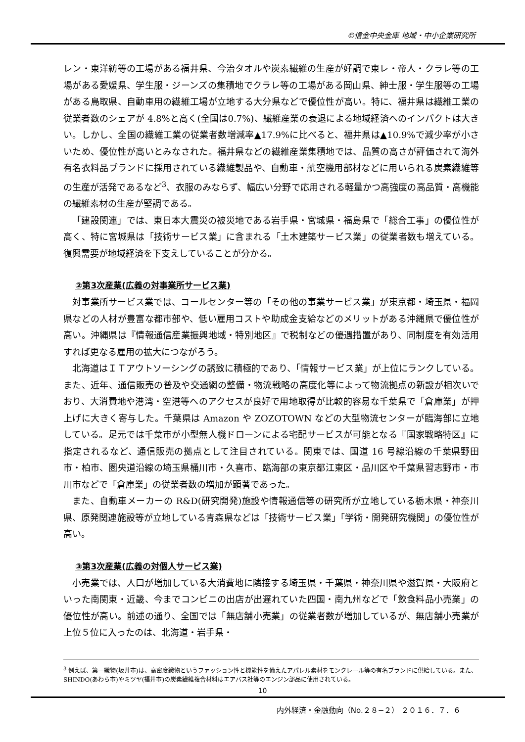©信金中央金庫 地域・中小企業研究所
レン・東洋紡等の工場がある福井県、今治タオルや炭素繊維の生産が好調で東レ・帝人・クラレ等の工場がある愛媛県、学生服・ジーンズの集積地でクラレ等の工場がある岡山県、紳士服・学生服等の工場がある鳥取県、自動車用の繊維工場が立地する大分県などで優位性が高い。特に、福井県は繊維工業の従業者数のシェアが 4.8%と高く(全国は0.7%)、繊維産業の衰退による地域経済へのインパクトは大きい。しかし、全国の繊維工業の従業者数増減率▲17.9%に比べると、福井県は▲10.9%で減少率が小さいため、優位性が高いとみなされた。福井県などの繊維産業集積地では、品質の高さが評価されて海外有名衣料品ブランドに採用されている繊維製品や、自動車・航空機用部材などに用いられる炭素繊維等の生産が活発であるなど<sup>3</sup>、衣服のみならず、幅広い分野で応用される軽量かつ高強度の高品質・高機能の繊維素材の生産が堅調である。
「建設関連」では、東日本大震災の被災地である岩手県・宮城県・福島県で「総合工事」の優位性が高く、特に宮城県は「技術サービス業」に含まれる「土木建築サービス業」の従業者数も増えている。復興需要が地域経済を下支えしていることが分かる。
②第3次産業(広義の対事業所サービス業)
対事業所サービス業では、コールセンター等の「その他の事業サービス業」が東京都・埼玉県・福岡県などの人材が豊富な都市部や、低い雇用コストや助成金支給などのメリットがある沖縄県で優位性が高い。沖縄県は『情報通信産業振興地域・特別地区』で税制などの優遇措置があり、同制度を有効活用すれば更なる雇用の拡大につながろう。
北海道はＩＴアウトソーシングの誘致に積極的であり、「情報サービス業」が上位にランクしている。また、近年、通信販売の普及や交通網の整備・物流戦略の高度化等によって物流拠点の新設が相次いでおり、大消費地や港湾・空港等へのアクセスが良好で用地取得が比較的容易な千葉県で「倉庫業」が押上げに大きく寄与した。千葉県は Amazon や ZOZOTOWN などの大型物流センターが臨海部に立地している。足元では千葉市が小型無人機ドローンによる宅配サービスが可能となる『国家戦略特区』に指定されるなど、通信販売の拠点として注目されている。関東では、国道 16 号線沿線の千葉県野田市・柏市、圏央道沿線の埼玉県桶川市・久喜市、臨海部の東京都江東区・品川区や千葉県習志野市・市川市などで「倉庫業」の従業者数の増加が顕著であった。
また、自動車メーカーの R&D(研究開発)施設や情報通信等の研究所が立地している栃木県・神奈川県、原発関連施設等が立地している青森県などは「技術サービス業」「学術・開発研究機関」の優位性が高い。
③第3次産業(広義の対個人サービス業)
小売業では、人口が増加している大消費地に隣接する埼玉県・千葉県・神奈川県や滋賀県・大阪府といった南関東・近畿、今までコンビニの出店が出遅れていた四国・南九州などで「飲食料品小売業」の優位性が高い。前述の通り、全国では「無店舗小売業」の従業者数が増加しているが、無店舗小売業が上位５位に入ったのは、北海道・岩手県・
<sup>3</sup> 例えば、第一織物(坂井市)は、高密度織物というファッション性と機能性を備えたアパレル素材をモンクレール等の有名ブランドに供給している。また、SHINDO(あわら市)やミツヤ(福井市)の炭素繊維複合材料はエアバス社等のエンジン部品に使用されている。
10
内外経済・金融動向（No.２８−２） ２０１６．７．６